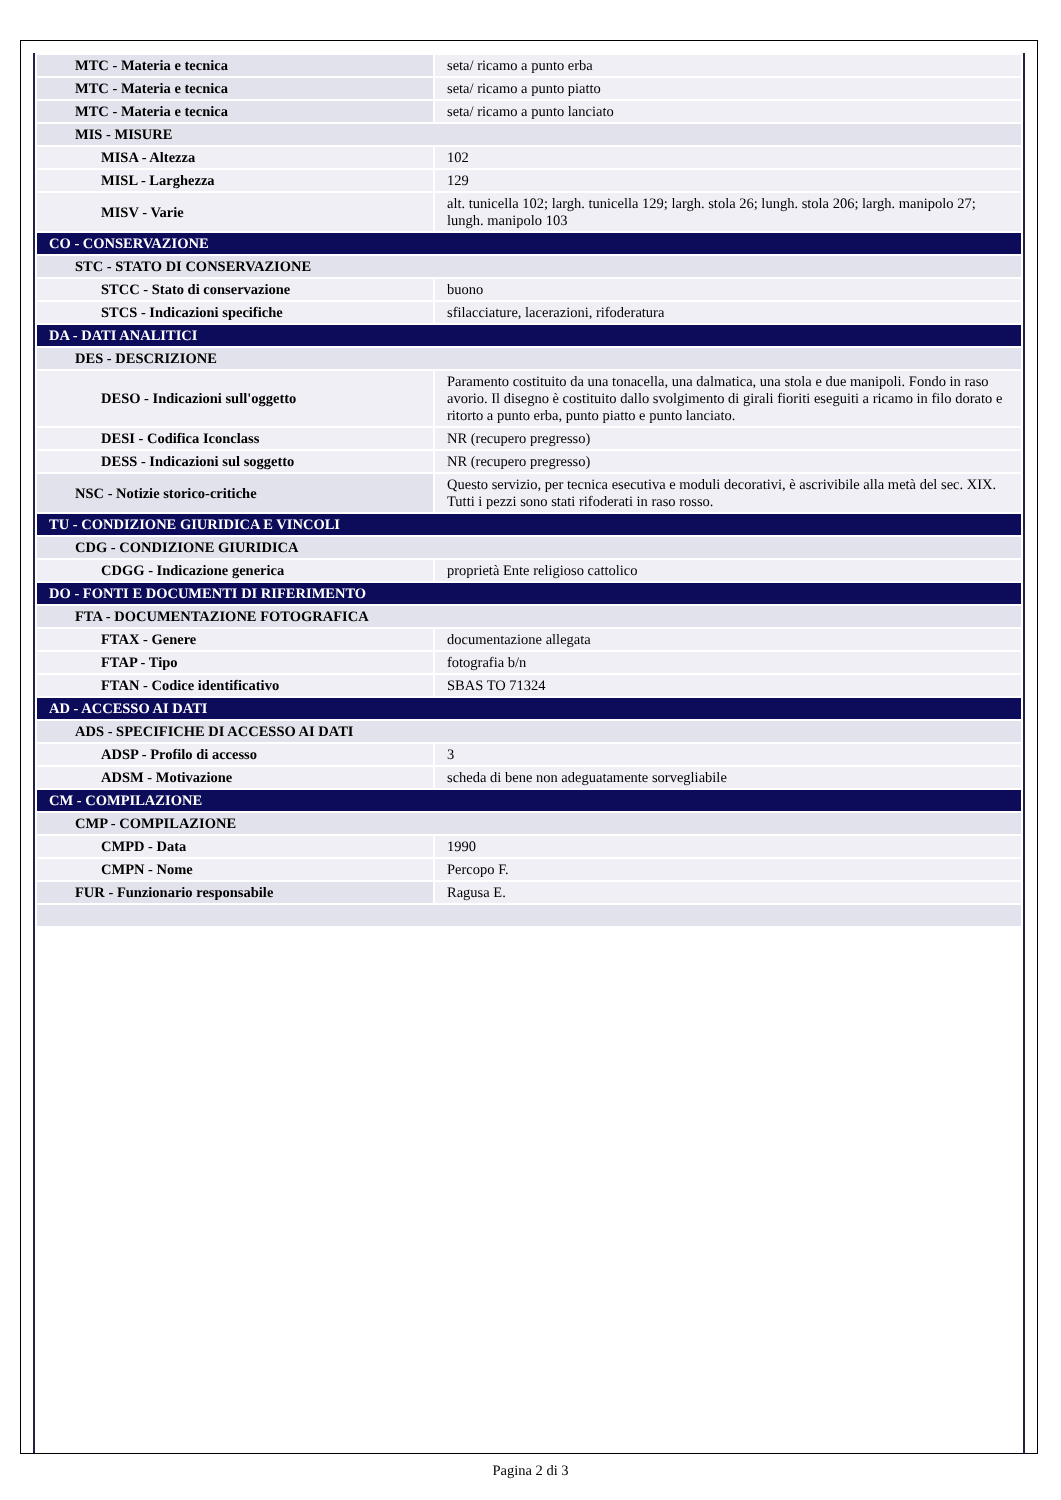| MTC - Materia e tecnica | seta/ ricamo a punto erba |
| MTC - Materia e tecnica | seta/ ricamo a punto piatto |
| MTC - Materia e tecnica | seta/ ricamo a punto lanciato |
| MIS - MISURE | |
| MISA - Altezza | 102 |
| MISL - Larghezza | 129 |
| MISV - Varie | alt. tunicella 102; largh. tunicella 129; largh. stola 26; lungh. stola 206; largh. manipolo 27; lungh. manipolo 103 |
| CO - CONSERVAZIONE | |
| STC - STATO DI CONSERVAZIONE | |
| STCC - Stato di conservazione | buono |
| STCS - Indicazioni specifiche | sfilacciature, lacerazioni, rifoderatura |
| DA - DATI ANALITICI | |
| DES - DESCRIZIONE | |
| DESO - Indicazioni sull'oggetto | Paramento costituito da una tonacella, una dalmatica, una stola e due manipoli. Fondo in raso avorio. Il disegno è costituito dallo svolgimento di girali fioriti eseguiti a ricamo in filo dorato e ritorto a punto erba, punto piatto e punto lanciato. |
| DESI - Codifica Iconclass | NR (recupero pregresso) |
| DESS - Indicazioni sul soggetto | NR (recupero pregresso) |
| NSC - Notizie storico-critiche | Questo servizio, per tecnica esecutiva e moduli decorativi, è ascrivibile alla metà del sec. XIX. Tutti i pezzi sono stati rifoderati in raso rosso. |
| TU - CONDIZIONE GIURIDICA E VINCOLI | |
| CDG - CONDIZIONE GIURIDICA | |
| CDGG - Indicazione generica | proprietà Ente religioso cattolico |
| DO - FONTI E DOCUMENTI DI RIFERIMENTO | |
| FTA - DOCUMENTAZIONE FOTOGRAFICA | |
| FTAX - Genere | documentazione allegata |
| FTAP - Tipo | fotografia b/n |
| FTAN - Codice identificativo | SBAS TO 71324 |
| AD - ACCESSO AI DATI | |
| ADS - SPECIFICHE DI ACCESSO AI DATI | |
| ADSP - Profilo di accesso | 3 |
| ADSM - Motivazione | scheda di bene non adeguatamente sorvegliabile |
| CM - COMPILAZIONE | |
| CMP - COMPILAZIONE | |
| CMPD - Data | 1990 |
| CMPN - Nome | Percopo F. |
| FUR - Funzionario responsabile | Ragusa E. |
Pagina 2 di 3